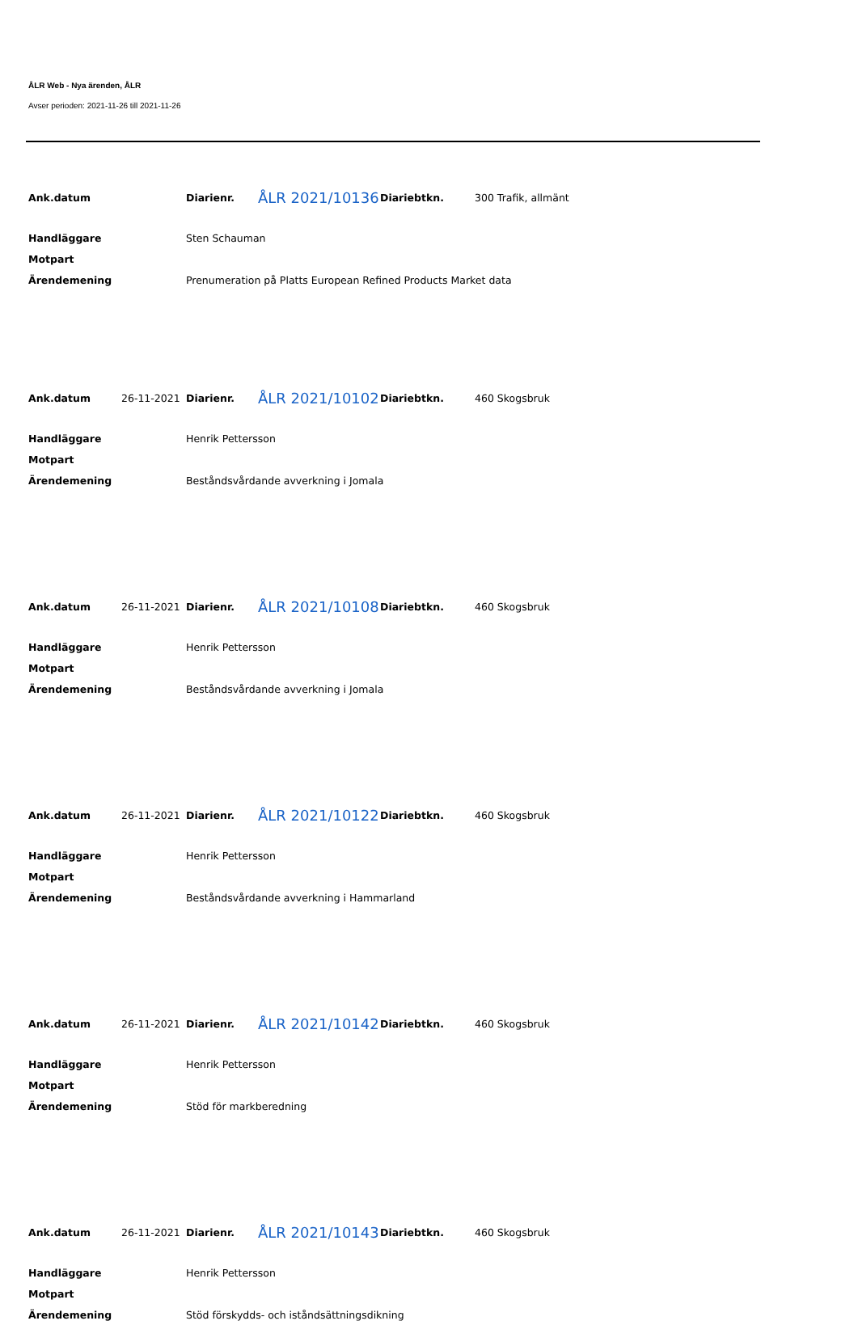ÅLR Web - Nya ärenden, ÅLR
Avser perioden: 2021-11-26 till 2021-11-26
| Ank.datum | | Diarienr. | ÅLR 2021/10136 | Diariebtkn. | 300 Trafik, allmänt |
| Handläggare | | Sten Schauman | | | |
| Motpart | | | | | |
| Ärendemening | | Prenumeration på Platts European Refined Products Market data | | | |
| Ank.datum | 26-11-2021 | Diarienr. | ÅLR 2021/10102 | Diariebtkn. | 460 Skogsbruk |
| Handläggare | | Henrik Pettersson | | | |
| Motpart | | | | | |
| Ärendemening | | Beståndsvårdande avverkning i Jomala | | | |
| Ank.datum | 26-11-2021 | Diarienr. | ÅLR 2021/10108 | Diariebtkn. | 460 Skogsbruk |
| Handläggare | | Henrik Pettersson | | | |
| Motpart | | | | | |
| Ärendemening | | Beståndsvårdande avverkning i Jomala | | | |
| Ank.datum | 26-11-2021 | Diarienr. | ÅLR 2021/10122 | Diariebtkn. | 460 Skogsbruk |
| Handläggare | | Henrik Pettersson | | | |
| Motpart | | | | | |
| Ärendemening | | Beståndsvårdande avverkning i Hammarland | | | |
| Ank.datum | 26-11-2021 | Diarienr. | ÅLR 2021/10142 | Diariebtkn. | 460 Skogsbruk |
| Handläggare | | Henrik Pettersson | | | |
| Motpart | | | | | |
| Ärendemening | | Stöd för markberedning | | | |
| Ank.datum | 26-11-2021 | Diarienr. | ÅLR 2021/10143 | Diariebtkn. | 460 Skogsbruk |
| Handläggare | | Henrik Pettersson | | | |
| Motpart | | | | | |
| Ärendemening | | Stöd förskydds- och iståndsättningsdikning | | | |